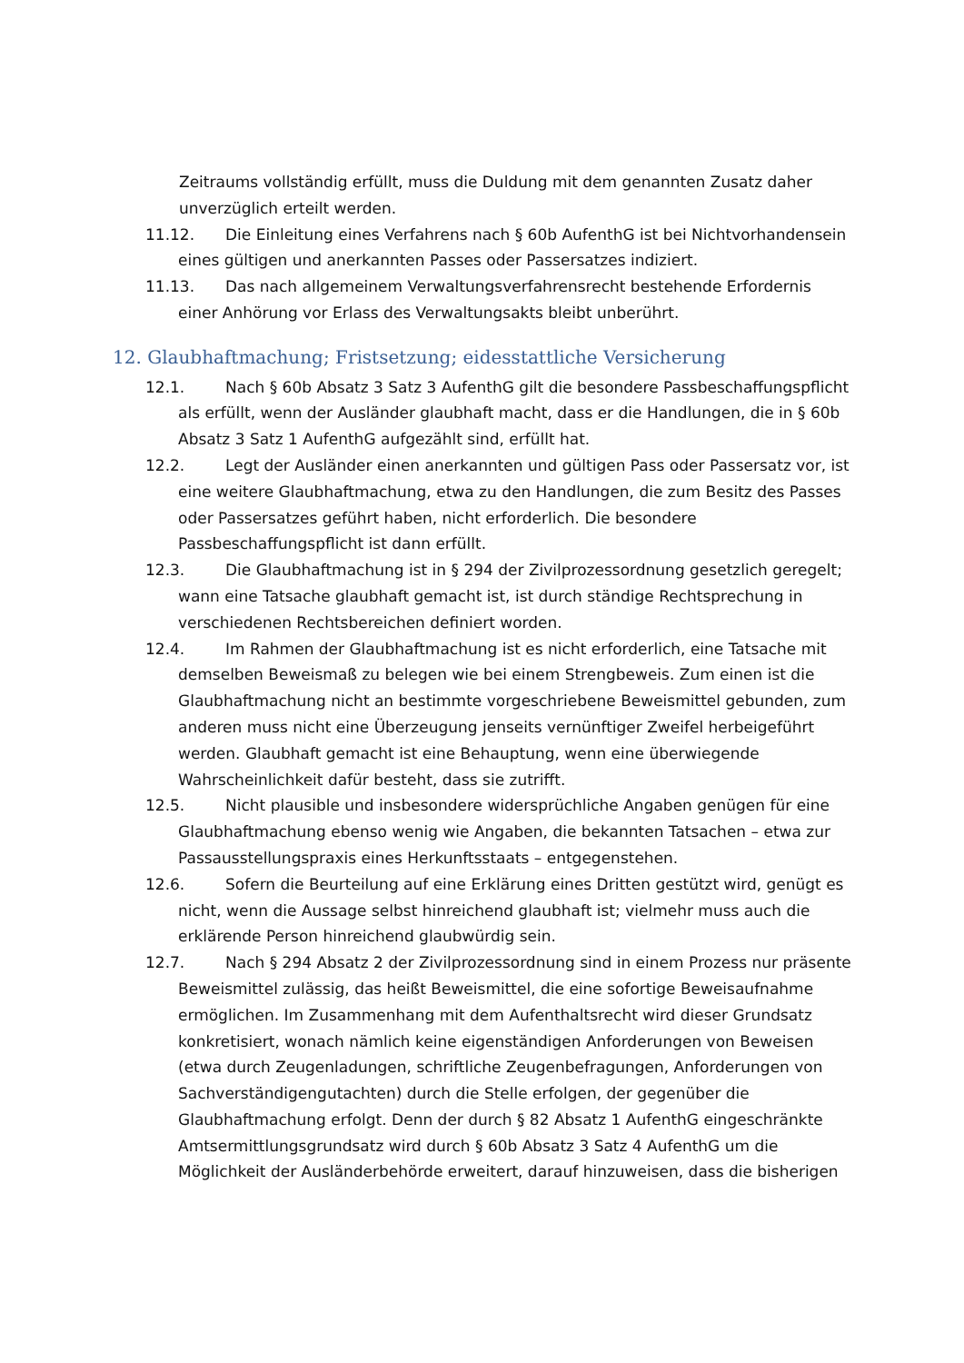Zeitraums vollständig erfüllt, muss die Duldung mit dem genannten Zusatz daher unverzüglich erteilt werden.
11.12. Die Einleitung eines Verfahrens nach § 60b AufenthG ist bei Nichtvorhandensein eines gültigen und anerkannten Passes oder Passersatzes indiziert.
11.13. Das nach allgemeinem Verwaltungsverfahrensrecht bestehende Erfordernis einer Anhörung vor Erlass des Verwaltungsakts bleibt unberührt.
12. Glaubhaftmachung; Fristsetzung; eidesstattliche Versicherung
12.1. Nach § 60b Absatz 3 Satz 3 AufenthG gilt die besondere Passbeschaffungspflicht als erfüllt, wenn der Ausländer glaubhaft macht, dass er die Handlungen, die in § 60b Absatz 3 Satz 1 AufenthG aufgezählt sind, erfüllt hat.
12.2. Legt der Ausländer einen anerkannten und gültigen Pass oder Passersatz vor, ist eine weitere Glaubhaftmachung, etwa zu den Handlungen, die zum Besitz des Passes oder Passersatzes geführt haben, nicht erforderlich. Die besondere Passbeschaffungspflicht ist dann erfüllt.
12.3. Die Glaubhaftmachung ist in § 294 der Zivilprozessordnung gesetzlich geregelt; wann eine Tatsache glaubhaft gemacht ist, ist durch ständige Rechtsprechung in verschiedenen Rechtsbereichen definiert worden.
12.4. Im Rahmen der Glaubhaftmachung ist es nicht erforderlich, eine Tatsache mit demselben Beweismaß zu belegen wie bei einem Strengbeweis. Zum einen ist die Glaubhaftmachung nicht an bestimmte vorgeschriebene Beweismittel gebunden, zum anderen muss nicht eine Überzeugung jenseits vernünftiger Zweifel herbeigeführt werden. Glaubhaft gemacht ist eine Behauptung, wenn eine überwiegende Wahrscheinlichkeit dafür besteht, dass sie zutrifft.
12.5. Nicht plausible und insbesondere widersprüchliche Angaben genügen für eine Glaubhaftmachung ebenso wenig wie Angaben, die bekannten Tatsachen – etwa zur Passausstellungspraxis eines Herkunftsstaats – entgegenstehen.
12.6. Sofern die Beurteilung auf eine Erklärung eines Dritten gestützt wird, genügt es nicht, wenn die Aussage selbst hinreichend glaubhaft ist; vielmehr muss auch die erklärende Person hinreichend glaubwürdig sein.
12.7. Nach § 294 Absatz 2 der Zivilprozessordnung sind in einem Prozess nur präsente Beweismittel zulässig, das heißt Beweismittel, die eine sofortige Beweisaufnahme ermöglichen. Im Zusammenhang mit dem Aufenthaltsrecht wird dieser Grundsatz konkretisiert, wonach nämlich keine eigenständigen Anforderungen von Beweisen (etwa durch Zeugenladungen, schriftliche Zeugenbefragungen, Anforderungen von Sachverständigengutachten) durch die Stelle erfolgen, der gegenüber die Glaubhaftmachung erfolgt. Denn der durch § 82 Absatz 1 AufenthG eingeschränkte Amtsermittlungsgrundsatz wird durch § 60b Absatz 3 Satz 4 AufenthG um die Möglichkeit der Ausländerbehörde erweitert, darauf hinzuweisen, dass die bisherigen